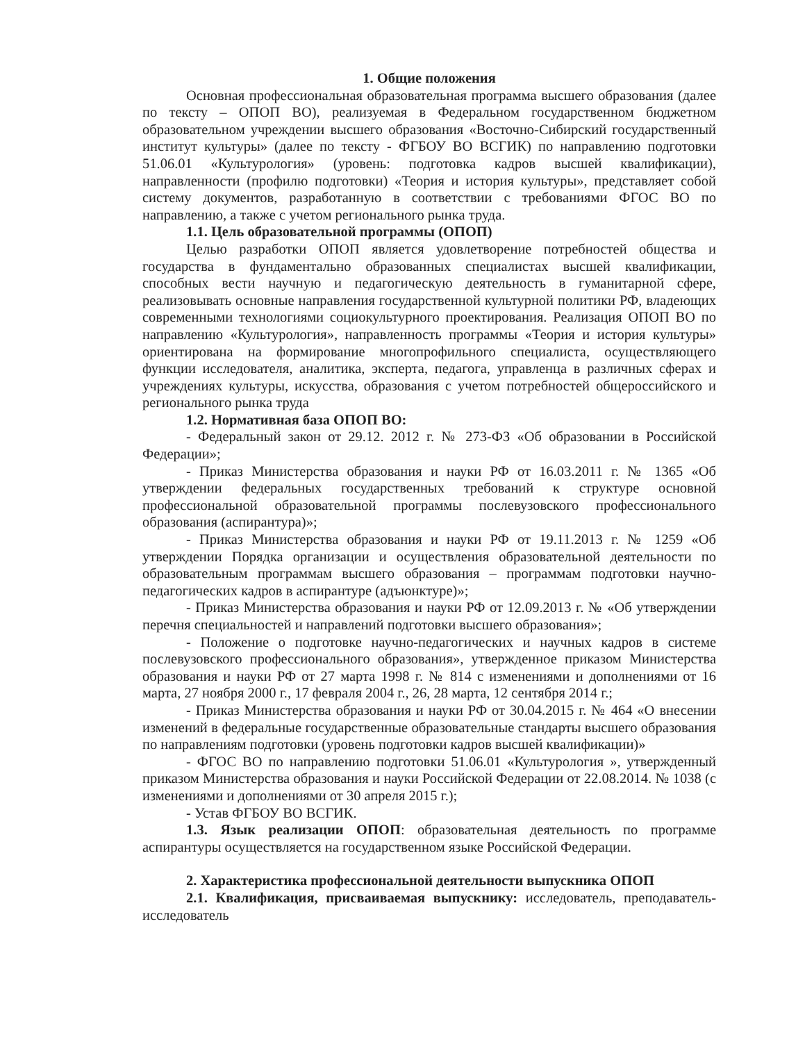1. Общие положения
Основная профессиональная образовательная программа высшего образования (далее по тексту – ОПОП ВО), реализуемая в Федеральном государственном бюджетном образовательном учреждении высшего образования «Восточно-Сибирский государственный институт культуры» (далее по тексту - ФГБОУ ВО ВСГИК) по направлению подготовки 51.06.01 «Культурология» (уровень: подготовка кадров высшей квалификации), направленности (профилю подготовки) «Теория и история культуры», представляет собой систему документов, разработанную в соответствии с требованиями ФГОС ВО по направлению, а также с учетом регионального рынка труда.
1.1. Цель образовательной программы (ОПОП)
Целью разработки ОПОП является удовлетворение потребностей общества и государства в фундаментально образованных специалистах высшей квалификации, способных вести научную и педагогическую деятельность в гуманитарной сфере, реализовывать основные направления государственной культурной политики РФ, владеющих современными технологиями социокультурного проектирования. Реализация ОПОП ВО по направлению «Культурология», направленность программы «Теория и история культуры» ориентирована на формирование многопрофильного специалиста, осуществляющего функции исследователя, аналитика, эксперта, педагога, управленца в различных сферах и учреждениях культуры, искусства, образования с учетом потребностей общероссийского и регионального рынка труда
1.2. Нормативная база ОПОП ВО:
- Федеральный закон от 29.12. 2012 г. № 273-ФЗ «Об образовании в Российской Федерации»;
- Приказ Министерства образования и науки РФ от 16.03.2011 г. № 1365 «Об утверждении федеральных государственных требований к структуре основной профессиональной образовательной программы послевузовского профессионального образования (аспирантура)»;
- Приказ Министерства образования и науки РФ от 19.11.2013 г. № 1259 «Об утверждении Порядка организации и осуществления образовательной деятельности по образовательным программам высшего образования – программам подготовки научно-педагогических кадров в аспирантуре (адъюнктуре)»;
- Приказ Министерства образования и науки РФ от 12.09.2013 г. № «Об утверждении перечня специальностей и направлений подготовки высшего образования»;
- Положение о подготовке научно-педагогических и научных кадров в системе послевузовского профессионального образования», утвержденное приказом Министерства образования и науки РФ от 27 марта 1998 г. № 814 с изменениями и дополнениями от 16 марта, 27 ноября 2000 г., 17 февраля 2004 г., 26, 28 марта, 12 сентября 2014 г.;
- Приказ Министерства образования и науки РФ от 30.04.2015 г. № 464 «О внесении изменений в федеральные государственные образовательные стандарты высшего образования по направлениям подготовки (уровень подготовки кадров высшей квалификации)»
- ФГОС ВО по направлению подготовки 51.06.01 «Культурология », утвержденный приказом Министерства образования и науки Российской Федерации от 22.08.2014. № 1038 (с изменениями и дополнениями от 30 апреля 2015 г.);
- Устав ФГБОУ ВО ВСГИК.
1.3. Язык реализации ОПОП: образовательная деятельность по программе аспирантуры осуществляется на государственном языке Российской Федерации.
2. Характеристика профессиональной деятельности выпускника ОПОП
2.1. Квалификация, присваиваемая выпускнику: исследователь, преподаватель-исследователь